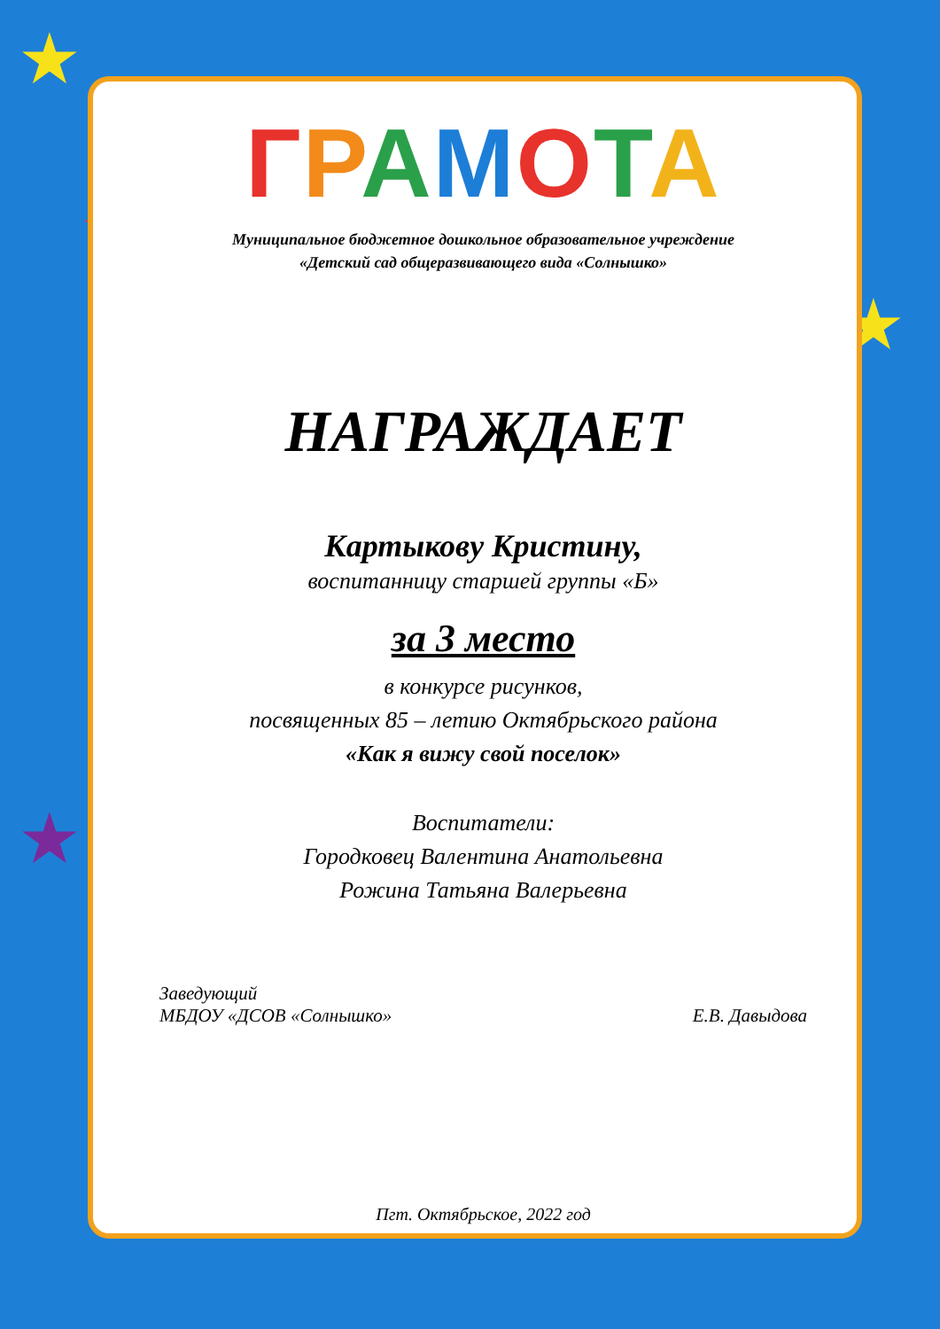★
★
★
★
ГРАМОТА
Муниципальное бюджетное дошкольное образовательное учреждение
«Детский сад общеразвивающего вида «Солнышко»
НАГРАЖДАЕТ
Картыкову Кристину,
воспитанницу старшей группы «Б»
за 3 место
в конкурсе рисунков,
посвященных 85 – летию Октябрьского района
«Как я вижу свой поселок»
Воспитатели:
Городковец Валентина Анатольевна
Рожина Татьяна Валерьевна
Заведующий
МБДОУ «ДСОВ «Солнышко»
Е.В. Давыдова
Пгт. Октябрьское, 2022 год